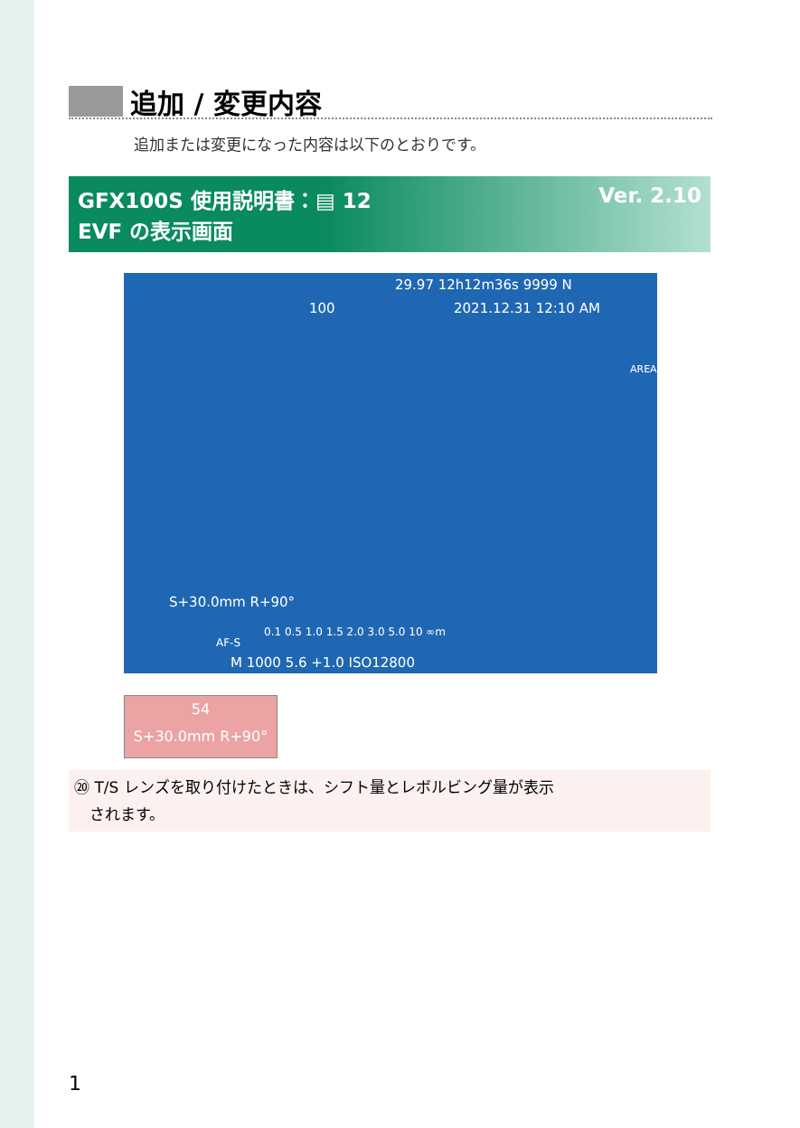追加 / 変更内容
追加または変更になった内容は以下のとおりです。
Ver. 2.10 GFX100S 使用説明書：▤ 12
EVF の表示画面
29.97 12h12m36s 9999 N
100 2021.12.31 12:10 AM
AREA
S+30.0mm R+90°
0.1 0.5 1.0 1.5 2.0 3.0 5.0 10 ∞m
AF-S
M 1000 5.6 +1.0 ISO12800
54
S+30.0mm R+90°
⑳ T/S レンズを取り付けたときは、シフト量とレボルビング量が表示
　されます。
1